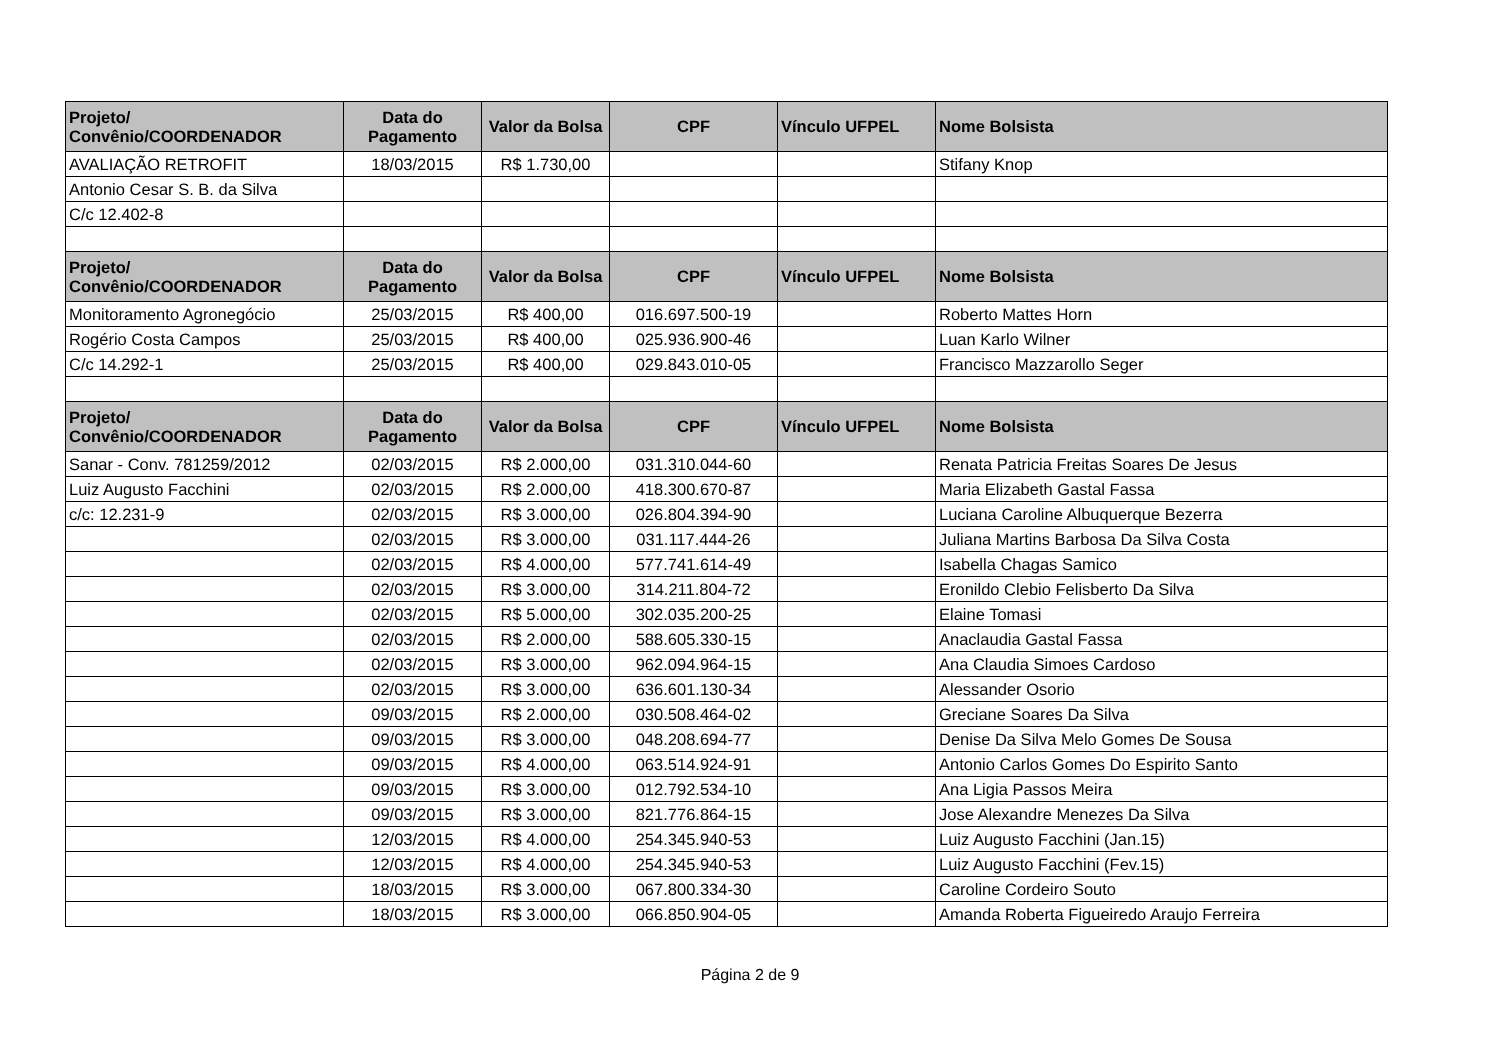| Projeto/ Convênio/COORDENADOR | Data do Pagamento | Valor da Bolsa | CPF | Vínculo UFPEL | Nome Bolsista |
| --- | --- | --- | --- | --- | --- |
| AVALIAÇÃO RETROFIT | 18/03/2015 | R$ 1.730,00 | | | Stifany Knop |
| Antonio Cesar S. B. da Silva | | | | | |
| C/c 12.402-8 | | | | | |
| Projeto/ Convênio/COORDENADOR | Data do Pagamento | Valor da Bolsa | CPF | Vínculo UFPEL | Nome Bolsista |
| Monitoramento Agronegócio | 25/03/2015 | R$ 400,00 | 016.697.500-19 | | Roberto Mattes Horn |
| Rogério Costa Campos | 25/03/2015 | R$ 400,00 | 025.936.900-46 | | Luan Karlo Wilner |
| C/c 14.292-1 | 25/03/2015 | R$ 400,00 | 029.843.010-05 | | Francisco Mazzarollo Seger |
| Projeto/ Convênio/COORDENADOR | Data do Pagamento | Valor da Bolsa | CPF | Vínculo UFPEL | Nome Bolsista |
| Sanar - Conv. 781259/2012 | 02/03/2015 | R$ 2.000,00 | 031.310.044-60 | | Renata Patricia Freitas Soares De Jesus |
| Luiz Augusto Facchini | 02/03/2015 | R$ 2.000,00 | 418.300.670-87 | | Maria Elizabeth Gastal Fassa |
| c/c: 12.231-9 | 02/03/2015 | R$ 3.000,00 | 026.804.394-90 | | Luciana Caroline Albuquerque Bezerra |
| | 02/03/2015 | R$ 3.000,00 | 031.117.444-26 | | Juliana Martins Barbosa Da Silva Costa |
| | 02/03/2015 | R$ 4.000,00 | 577.741.614-49 | | Isabella Chagas Samico |
| | 02/03/2015 | R$ 3.000,00 | 314.211.804-72 | | Eronildo Clebio Felisberto Da Silva |
| | 02/03/2015 | R$ 5.000,00 | 302.035.200-25 | | Elaine Tomasi |
| | 02/03/2015 | R$ 2.000,00 | 588.605.330-15 | | Anaclaudia Gastal Fassa |
| | 02/03/2015 | R$ 3.000,00 | 962.094.964-15 | | Ana Claudia Simoes Cardoso |
| | 02/03/2015 | R$ 3.000,00 | 636.601.130-34 | | Alessander Osorio |
| | 09/03/2015 | R$ 2.000,00 | 030.508.464-02 | | Greciane Soares Da Silva |
| | 09/03/2015 | R$ 3.000,00 | 048.208.694-77 | | Denise Da Silva Melo Gomes De Sousa |
| | 09/03/2015 | R$ 4.000,00 | 063.514.924-91 | | Antonio Carlos Gomes Do Espirito Santo |
| | 09/03/2015 | R$ 3.000,00 | 012.792.534-10 | | Ana Ligia Passos Meira |
| | 09/03/2015 | R$ 3.000,00 | 821.776.864-15 | | Jose Alexandre Menezes Da Silva |
| | 12/03/2015 | R$ 4.000,00 | 254.345.940-53 | | Luiz Augusto Facchini (Jan.15) |
| | 12/03/2015 | R$ 4.000,00 | 254.345.940-53 | | Luiz Augusto Facchini (Fev.15) |
| | 18/03/2015 | R$ 3.000,00 | 067.800.334-30 | | Caroline Cordeiro Souto |
| | 18/03/2015 | R$ 3.000,00 | 066.850.904-05 | | Amanda Roberta Figueiredo Araujo Ferreira |
Página 2 de 9